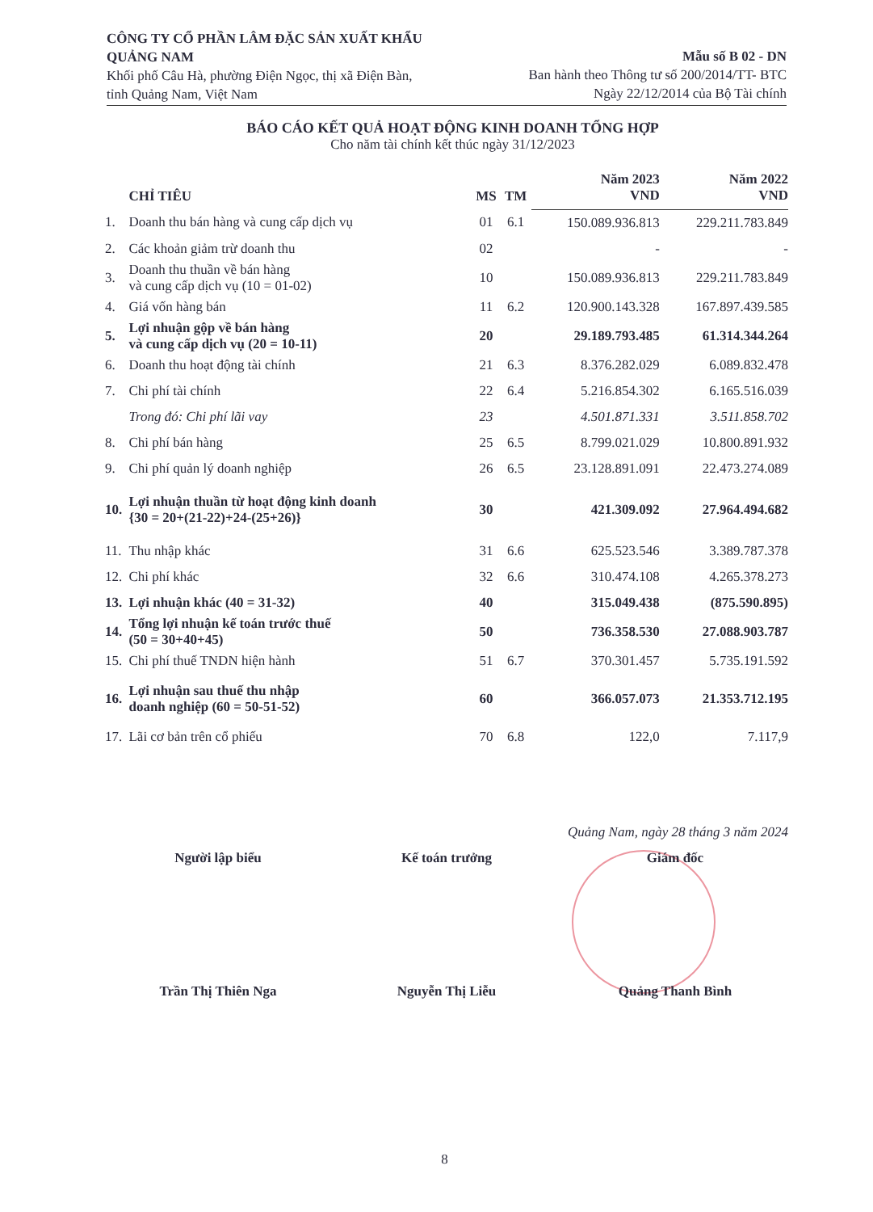CÔNG TY CỔ PHẦN LÂM ĐẶC SẢN XUẤT KHẨU QUẢNG NAM
Khối phố Câu Hà, phường Điện Ngọc, thị xã Điện Bàn, tỉnh Quảng Nam, Việt Nam
Mẫu số B 02 - DN
Ban hành theo Thông tư số 200/2014/TT- BTC
Ngày 22/12/2014 của Bộ Tài chính
BÁO CÁO KẾT QUẢ HOẠT ĐỘNG KINH DOANH TỔNG HỢP
Cho năm tài chính kết thúc ngày 31/12/2023
| | CHỈ TIÊU | MS | TM | Năm 2023 VND | Năm 2022 VND |
| --- | --- | --- | --- | --- | --- |
| 1. | Doanh thu bán hàng và cung cấp dịch vụ | 01 | 6.1 | 150.089.936.813 | 229.211.783.849 |
| 2. | Các khoản giảm trừ doanh thu | 02 | | - | - |
| 3. | Doanh thu thuần về bán hàng và cung cấp dịch vụ (10 = 01-02) | 10 | | 150.089.936.813 | 229.211.783.849 |
| 4. | Giá vốn hàng bán | 11 | 6.2 | 120.900.143.328 | 167.897.439.585 |
| 5. | Lợi nhuận gộp về bán hàng và cung cấp dịch vụ (20 = 10-11) | 20 | | 29.189.793.485 | 61.314.344.264 |
| 6. | Doanh thu hoạt động tài chính | 21 | 6.3 | 8.376.282.029 | 6.089.832.478 |
| 7. | Chi phí tài chính | 22 | 6.4 | 5.216.854.302 | 6.165.516.039 |
| | Trong đó: Chi phí lãi vay | 23 | | 4.501.871.331 | 3.511.858.702 |
| 8. | Chi phí bán hàng | 25 | 6.5 | 8.799.021.029 | 10.800.891.932 |
| 9. | Chi phí quản lý doanh nghiệp | 26 | 6.5 | 23.128.891.091 | 22.473.274.089 |
| 10. | Lợi nhuận thuần từ hoạt động kinh doanh {30 = 20+(21-22)+24-(25+26)} | 30 | | 421.309.092 | 27.964.494.682 |
| 11. | Thu nhập khác | 31 | 6.6 | 625.523.546 | 3.389.787.378 |
| 12. | Chi phí khác | 32 | 6.6 | 310.474.108 | 4.265.378.273 |
| 13. | Lợi nhuận khác (40 = 31-32) | 40 | | 315.049.438 | (875.590.895) |
| 14. | Tổng lợi nhuận kế toán trước thuế (50 = 30+40+45) | 50 | | 736.358.530 | 27.088.903.787 |
| 15. | Chi phí thuế TNDN hiện hành | 51 | 6.7 | 370.301.457 | 5.735.191.592 |
| 16. | Lợi nhuận sau thuế thu nhập doanh nghiệp (60 = 50-51-52) | 60 | | 366.057.073 | 21.353.712.195 |
| 17. | Lãi cơ bản trên cổ phiếu | 70 | 6.8 | 122,0 | 7.117,9 |
Quảng Nam, ngày 28 tháng 3 năm 2024
Người lập biểu Kế toán trưởng Giám đốc
Trần Thị Thiên Nga Nguyễn Thị Liễu Quảng Thanh Bình
8